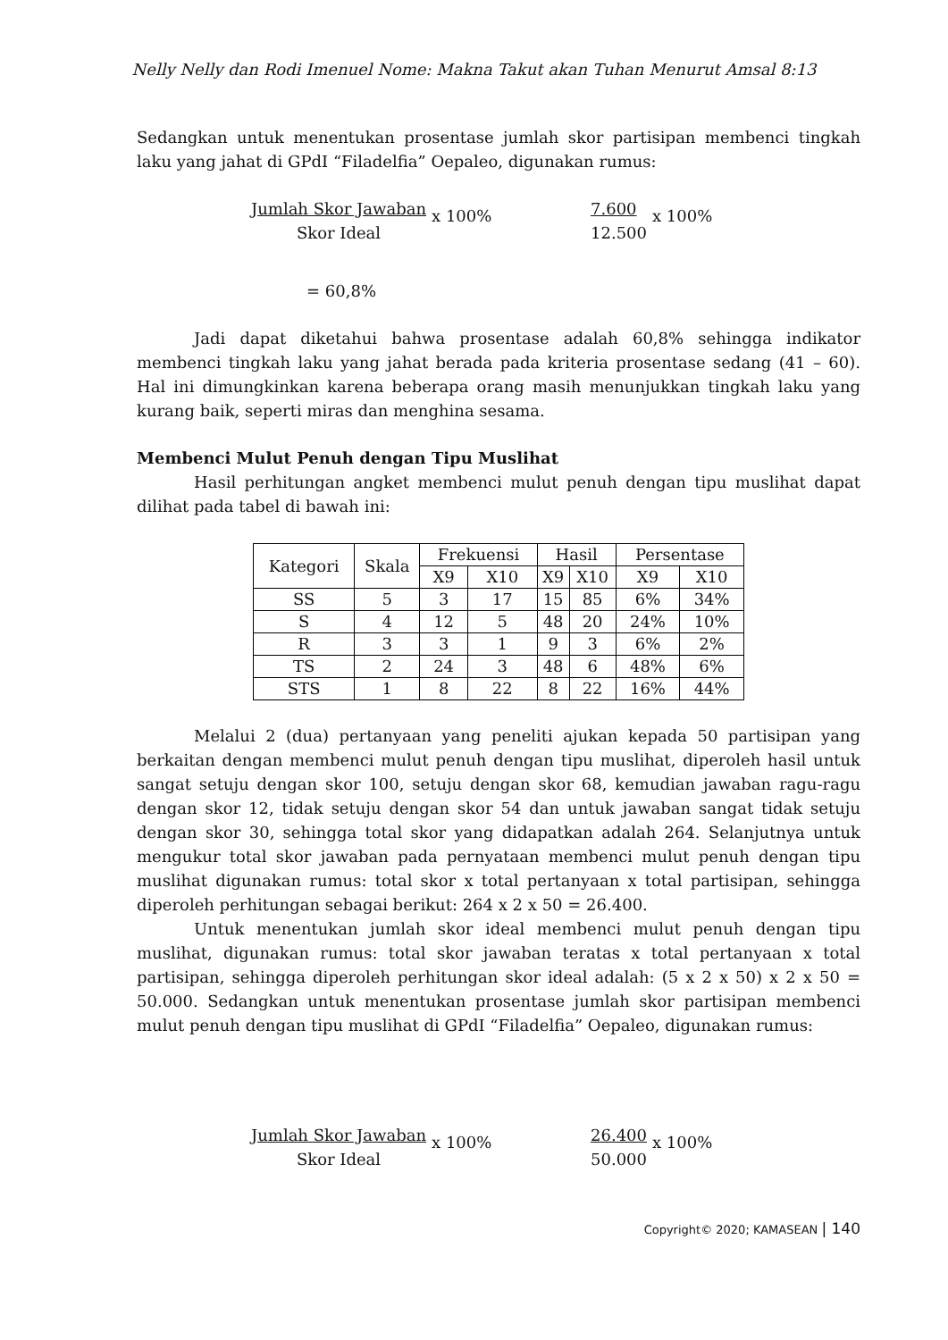Nelly Nelly dan Rodi Imenuel Nome: Makna Takut akan Tuhan Menurut Amsal 8:13
Sedangkan untuk menentukan prosentase jumlah skor partisipan membenci tingkah laku yang jahat di GPdI “Filadelfia” Oepaleo, digunakan rumus:
Jumlah Skor Jawaban
Skor Ideal
x 100%
7.600
12.500
x 100%
= 60,8%
Jadi dapat diketahui bahwa prosentase adalah 60,8% sehingga indikator membenci tingkah laku yang jahat berada pada kriteria prosentase sedang (41 – 60). Hal ini dimungkinkan karena beberapa orang masih menunjukkan tingkah laku yang kurang baik, seperti miras dan menghina sesama.
Membenci Mulut Penuh dengan Tipu Muslihat
Hasil perhitungan angket membenci mulut penuh dengan tipu muslihat dapat dilihat pada tabel di bawah ini:
| Kategori | Skala | Frekuensi | | Hasil | | Persentase | |
| --- | --- | --- | --- | --- | --- | --- | --- |
| | | X9 | X10 | X9 | X10 | X9 | X10 |
| SS | 5 | 3 | 17 | 15 | 85 | 6% | 34% |
| S | 4 | 12 | 5 | 48 | 20 | 24% | 10% |
| R | 3 | 3 | 1 | 9 | 3 | 6% | 2% |
| TS | 2 | 24 | 3 | 48 | 6 | 48% | 6% |
| STS | 1 | 8 | 22 | 8 | 22 | 16% | 44% |
Melalui 2 (dua) pertanyaan yang peneliti ajukan kepada 50 partisipan yang berkaitan dengan membenci mulut penuh dengan tipu muslihat, diperoleh hasil untuk sangat setuju dengan skor 100, setuju dengan skor 68, kemudian jawaban ragu-ragu dengan skor 12, tidak setuju dengan skor 54 dan untuk jawaban sangat tidak setuju dengan skor 30, sehingga total skor yang didapatkan adalah 264. Selanjutnya untuk mengukur total skor jawaban pada pernyataan membenci mulut penuh dengan tipu muslihat digunakan rumus: total skor x total pertanyaan x total partisipan, sehingga diperoleh perhitungan sebagai berikut: 264 x 2 x 50 = 26.400.
Untuk menentukan jumlah skor ideal membenci mulut penuh dengan tipu muslihat, digunakan rumus: total skor jawaban teratas x total pertanyaan x total partisipan, sehingga diperoleh perhitungan skor ideal adalah: (5 x 2 x 50) x 2 x 50 = 50.000. Sedangkan untuk menentukan prosentase jumlah skor partisipan membenci mulut penuh dengan tipu muslihat di GPdI “Filadelfia” Oepaleo, digunakan rumus:
Jumlah Skor Jawaban
Skor Ideal
x 100%
26.400
50.000
x 100%
Copyright© 2020; KAMASEAN | 140